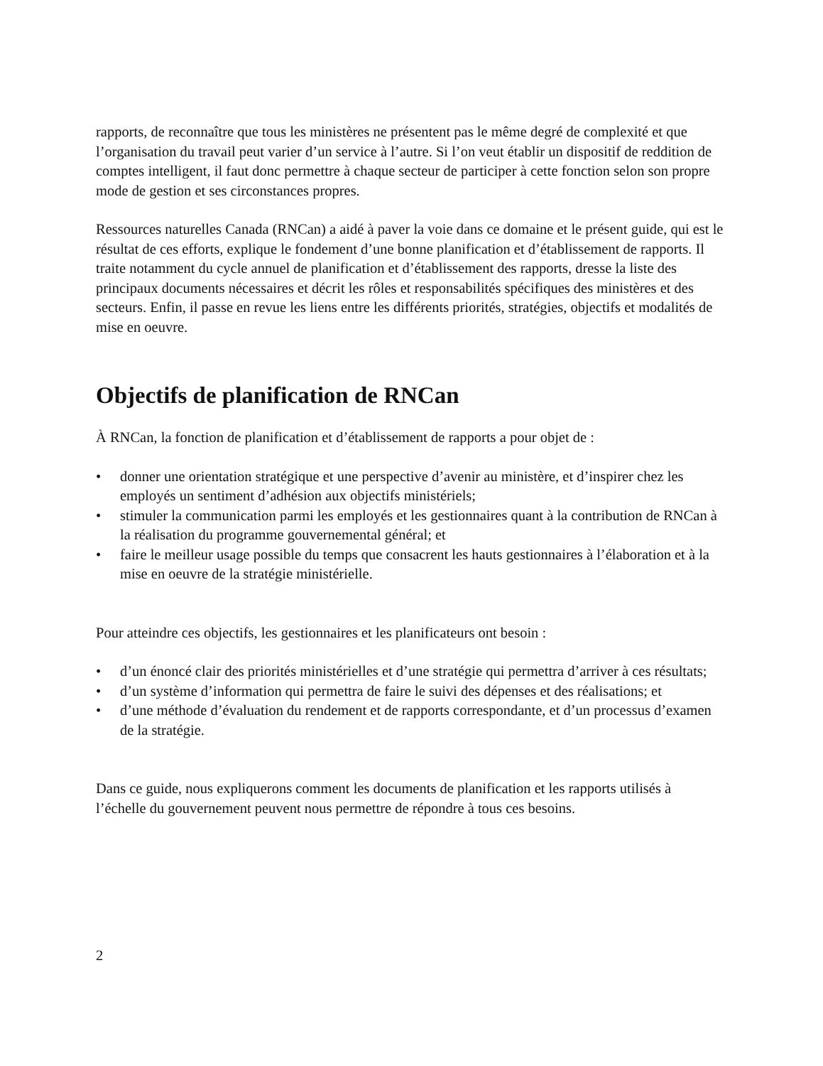rapports, de reconnaître que tous les ministères ne présentent pas le même degré de complexité et que l’organisation du travail peut varier d’un service à l’autre. Si l’on veut établir un dispositif de reddition de comptes intelligent, il faut donc permettre à chaque secteur de participer à cette fonction selon son propre mode de gestion et ses circonstances propres.
Ressources naturelles Canada (RNCan) a aidé à paver la voie dans ce domaine et le présent guide, qui est le résultat de ces efforts, explique le fondement d’une bonne planification et d’établissement de rapports. Il traite notamment du cycle annuel de planification et d’établissement des rapports, dresse la liste des principaux documents nécessaires et décrit les rôles et responsabilités spécifiques des ministères et des secteurs. Enfin, il passe en revue les liens entre les différents priorités, stratégies, objectifs et modalités de mise en oeuvre.
Objectifs de planification de RNCan
À RNCan, la fonction de planification et d’établissement de rapports a pour objet de :
• donner une orientation stratégique et une perspective d’avenir au ministère, et d’inspirer chez les employés un sentiment d’adhésion aux objectifs ministériels;
• stimuler la communication parmi les employés et les gestionnaires quant à la contribution de RNCan à la réalisation du programme gouvernemental général; et
• faire le meilleur usage possible du temps que consacrent les hauts gestionnaires à l’élaboration et à la mise en oeuvre de la stratégie ministérielle.
Pour atteindre ces objectifs, les gestionnaires et les planificateurs ont besoin :
• d’un énoncé clair des priorités ministérielles et d’une stratégie qui permettra d’arriver à ces résultats;
• d’un système d’information qui permettra de faire le suivi des dépenses et des réalisations; et
• d’une méthode d’évaluation du rendement et de rapports correspondante, et d’un processus d’examen de la stratégie.
Dans ce guide, nous expliquerons comment les documents de planification et les rapports utilisés à l’échelle du gouvernement peuvent nous permettre de répondre à tous ces besoins.
2